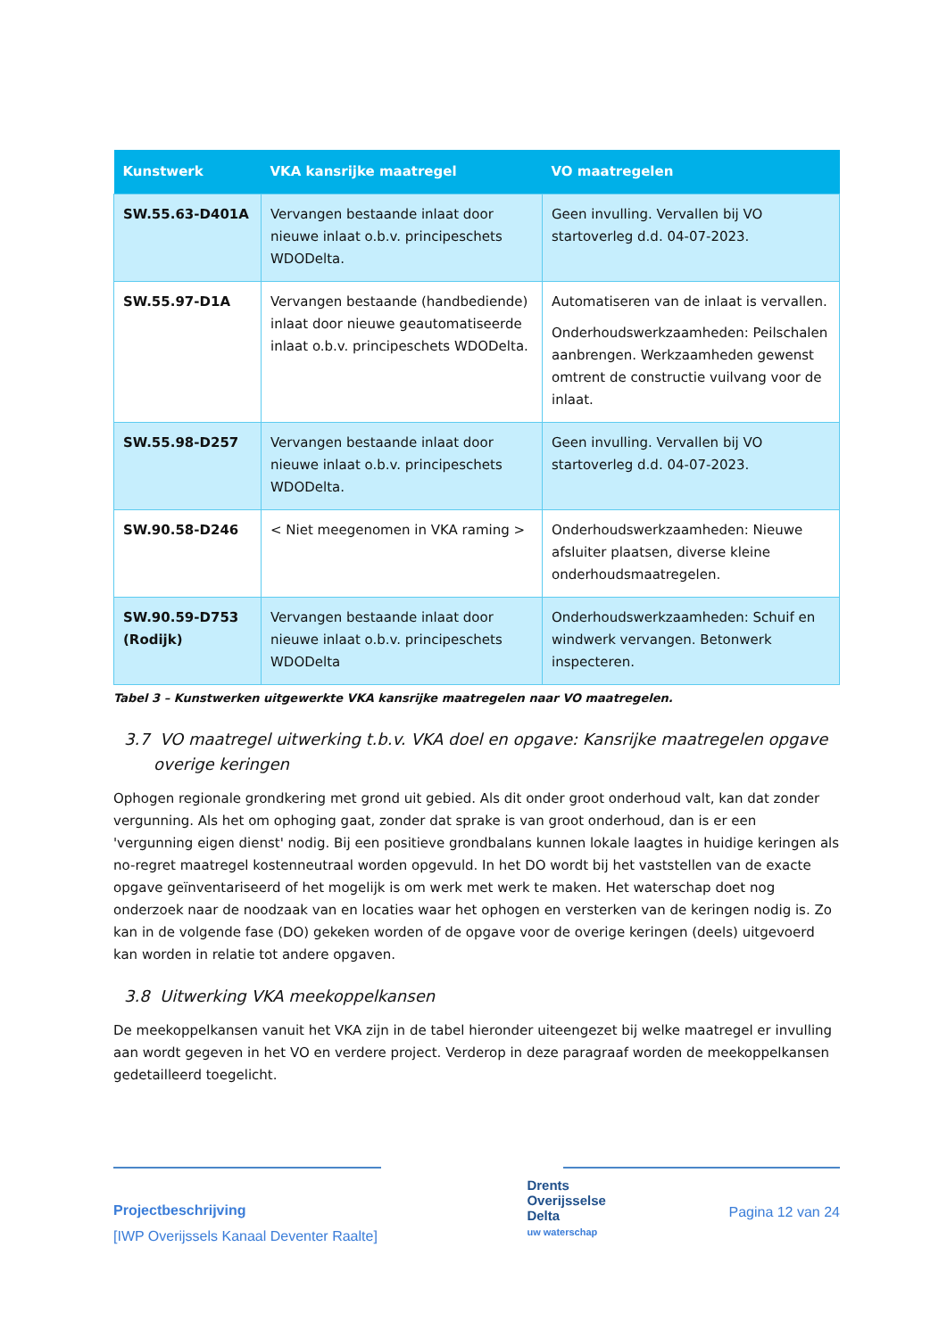| Kunstwerk | VKA kansrijke maatregel | VO maatregelen |
| --- | --- | --- |
| SW.55.63-D401A | Vervangen bestaande inlaat door nieuwe inlaat o.b.v. principeschets WDODelta. | Geen invulling. Vervallen bij VO startoverleg d.d. 04-07-2023. |
| SW.55.97-D1A | Vervangen bestaande (handbediende) inlaat door nieuwe geautomatiseerde inlaat o.b.v. principeschets WDODelta. | Automatiseren van de inlaat is vervallen. Onderhoudswerkzaamheden: Peilschalen aanbrengen. Werkzaamheden gewenst omtrent de constructie vuilvang voor de inlaat. |
| SW.55.98-D257 | Vervangen bestaande inlaat door nieuwe inlaat o.b.v. principeschets WDODelta. | Geen invulling. Vervallen bij VO startoverleg d.d. 04-07-2023. |
| SW.90.58-D246 | < Niet meegenomen in VKA raming > | Onderhoudswerkzaamheden: Nieuwe afsluiter plaatsen, diverse kleine onderhoudsmaatregelen. |
| SW.90.59-D753 (Rodijk) | Vervangen bestaande inlaat door nieuwe inlaat o.b.v. principeschets WDODelta | Onderhoudswerkzaamheden: Schuif en windwerk vervangen. Betonwerk inspecteren. |
Tabel 3 – Kunstwerken uitgewerkte VKA kansrijke maatregelen naar VO maatregelen.
3.7 VO maatregel uitwerking t.b.v. VKA doel en opgave: Kansrijke maatregelen opgave overige keringen
Ophogen regionale grondkering met grond uit gebied. Als dit onder groot onderhoud valt, kan dat zonder vergunning. Als het om ophoging gaat, zonder dat sprake is van groot onderhoud, dan is er een 'vergunning eigen dienst' nodig. Bij een positieve grondbalans kunnen lokale laagtes in huidige keringen als no-regret maatregel kostenneutraal worden opgevuld. In het DO wordt bij het vaststellen van de exacte opgave geïnventariseerd of het mogelijk is om werk met werk te maken. Het waterschap doet nog onderzoek naar de noodzaak van en locaties waar het ophogen en versterken van de keringen nodig is. Zo kan in de volgende fase (DO) gekeken worden of de opgave voor de overige keringen (deels) uitgevoerd kan worden in relatie tot andere opgaven.
3.8 Uitwerking VKA meekoppelkansen
De meekoppelkansen vanuit het VKA zijn in de tabel hieronder uiteengezet bij welke maatregel er invulling aan wordt gegeven in het VO en verdere project. Verderop in deze paragraaf worden de meekoppelkansen gedetailleerd toegelicht.
Projectbeschrijving
[IWP Overijssels Kanaal Deventer Raalte]
Drents
Overijsselse
Delta
uw waterschap
Pagina 12 van 24